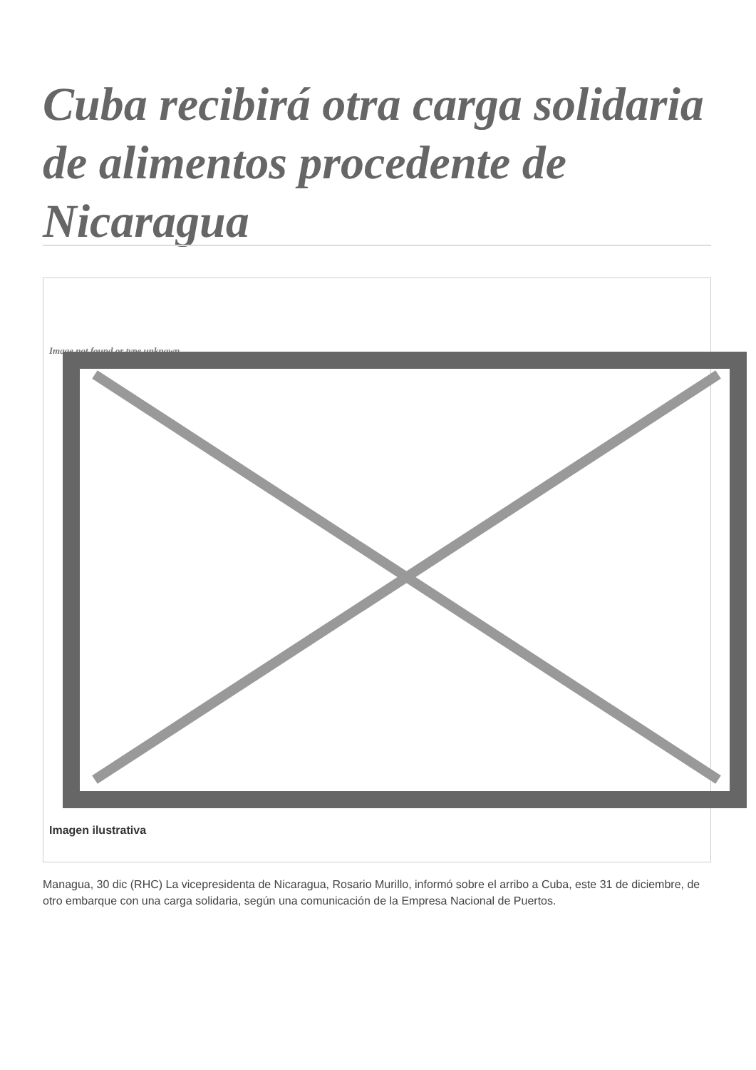Cuba recibirá otra carga solidaria de alimentos procedente de Nicaragua
Image not found or type unknown
Imagen ilustrativa
Managua, 30 dic (RHC) La vicepresidenta de Nicaragua, Rosario Murillo, informó sobre el arribo a Cuba, este 31 de diciembre, de otro embarque con una carga solidaria, según una comunicación de la Empresa Nacional de Puertos.